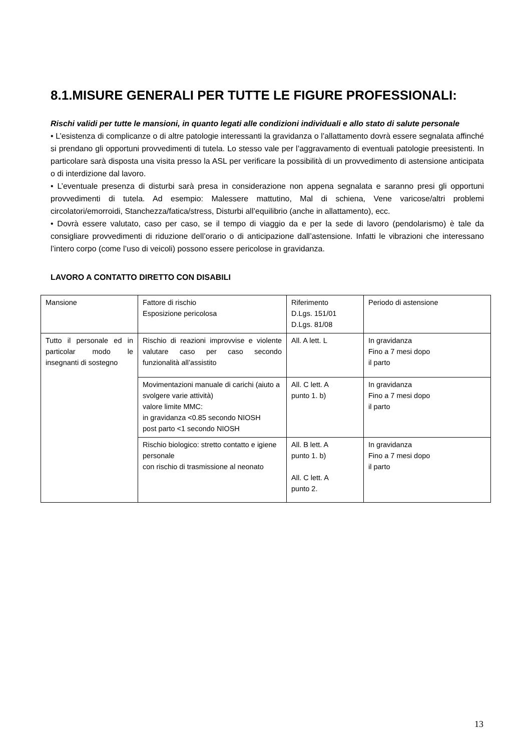8.1.MISURE GENERALI PER TUTTE LE FIGURE PROFESSIONALI:
Rischi validi per tutte le mansioni, in quanto legati alle condizioni individuali e allo stato di salute personale
• L’esistenza di complicanze o di altre patologie interessanti la gravidanza o l’allattamento dovrà essere segnalata affinché si prendano gli opportuni provvedimenti di tutela. Lo stesso vale per l’aggravamento di eventuali patologie preesistenti. In particolare sarà disposta una visita presso la ASL per verificare la possibilità di un provvedimento di astensione anticipata o di interdizione dal lavoro.
• L’eventuale presenza di disturbi sarà presa in considerazione non appena segnalata e saranno presi gli opportuni provvedimenti di tutela. Ad esempio: Malessere mattutino, Mal di schiena, Vene varicose/altri problemi circolatori/emorroidi, Stanchezza/fatica/stress, Disturbi all’equilibrio (anche in allattamento), ecc.
• Dovrà essere valutato, caso per caso, se il tempo di viaggio da e per la sede di lavoro (pendolarismo) è tale da consigliare provvedimenti di riduzione dell’orario o di anticipazione dall’astensione. Infatti le vibrazioni che interessano l’intero corpo (come l’uso di veicoli) possono essere pericolose in gravidanza.
LAVORO A CONTATTO DIRETTO CON DISABILI
| Mansione | Fattore di rischio Esposizione pericolosa | Riferimento D.Lgs. 151/01 D.Lgs. 81/08 | Periodo di astensione |
| Tutto il personale ed in particolar modo le insegnanti di sostegno | Rischio di reazioni improvvise e violente valutare caso per caso secondo funzionalità all’assistito | All. A lett. L | In gravidanza Fino a 7 mesi dopo il parto |
| | Movimentazioni manuale di carichi (aiuto a svolgere varie attività) valore limite MMC: in gravidanza <0.85 secondo NIOSH post parto <1 secondo NIOSH | All. C lett. A punto 1. b) | In gravidanza Fino a 7 mesi dopo il parto |
| | Rischio biologico: stretto contatto e igiene personale con rischio di trasmissione al neonato | All. B lett. A punto 1. b) All. C lett. A punto 2. | In gravidanza Fino a 7 mesi dopo il parto |
13